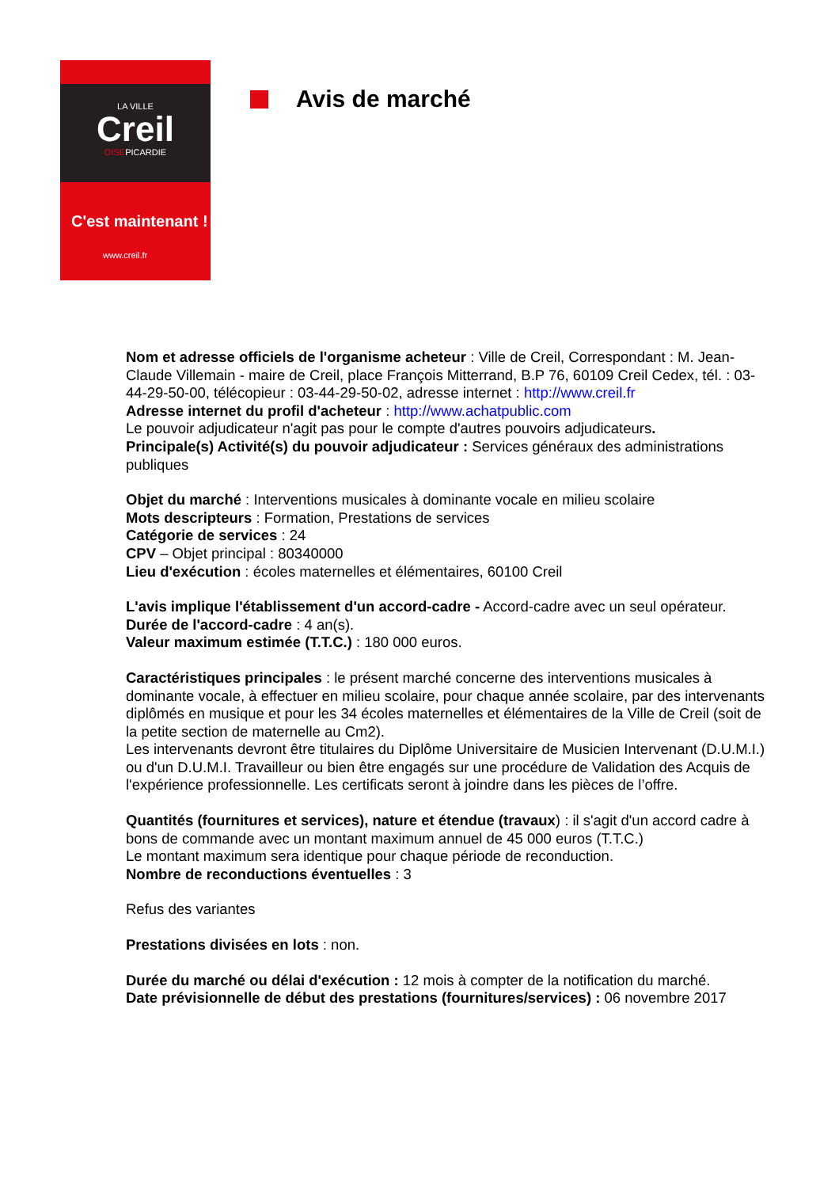LA VILLE
Creil
OISEPICARDIE
C'est maintenant !
www.creil.fr
Avis de marché
Nom et adresse officiels de l'organisme acheteur : Ville de Creil, Correspondant : M. Jean-Claude Villemain - maire de Creil, place François Mitterrand, B.P 76, 60109 Creil Cedex, tél. : 03-44-29-50-00, télécopieur : 03-44-29-50-02, adresse internet : http://www.creil.fr
Adresse internet du profil d'acheteur : http://www.achatpublic.com
Le pouvoir adjudicateur n'agit pas pour le compte d'autres pouvoirs adjudicateurs.
Principale(s) Activité(s) du pouvoir adjudicateur : Services généraux des administrations publiques
Objet du marché : Interventions musicales à dominante vocale en milieu scolaire
Mots descripteurs : Formation, Prestations de services
Catégorie de services : 24
CPV – Objet principal : 80340000
Lieu d'exécution : écoles maternelles et élémentaires, 60100 Creil
L'avis implique l'établissement d'un accord-cadre - Accord-cadre avec un seul opérateur.
Durée de l'accord-cadre : 4 an(s).
Valeur maximum estimée (T.T.C.) : 180 000 euros.
Caractéristiques principales : le présent marché concerne des interventions musicales à dominante vocale, à effectuer en milieu scolaire, pour chaque année scolaire, par des intervenants diplômés en musique et pour les 34 écoles maternelles et élémentaires de la Ville de Creil (soit de la petite section de maternelle au Cm2).
Les intervenants devront être titulaires du Diplôme Universitaire de Musicien Intervenant (D.U.M.I.) ou d'un D.U.M.I. Travailleur ou bien être engagés sur une procédure de Validation des Acquis de l'expérience professionnelle. Les certificats seront à joindre dans les pièces de l’offre.
Quantités (fournitures et services), nature et étendue (travaux) : il s'agit d'un accord cadre à bons de commande avec un montant maximum annuel de 45 000 euros (T.T.C.)
Le montant maximum sera identique pour chaque période de reconduction.
Nombre de reconductions éventuelles : 3
Refus des variantes
Prestations divisées en lots : non.
Durée du marché ou délai d'exécution : 12 mois à compter de la notification du marché.
Date prévisionnelle de début des prestations (fournitures/services) : 06 novembre 2017